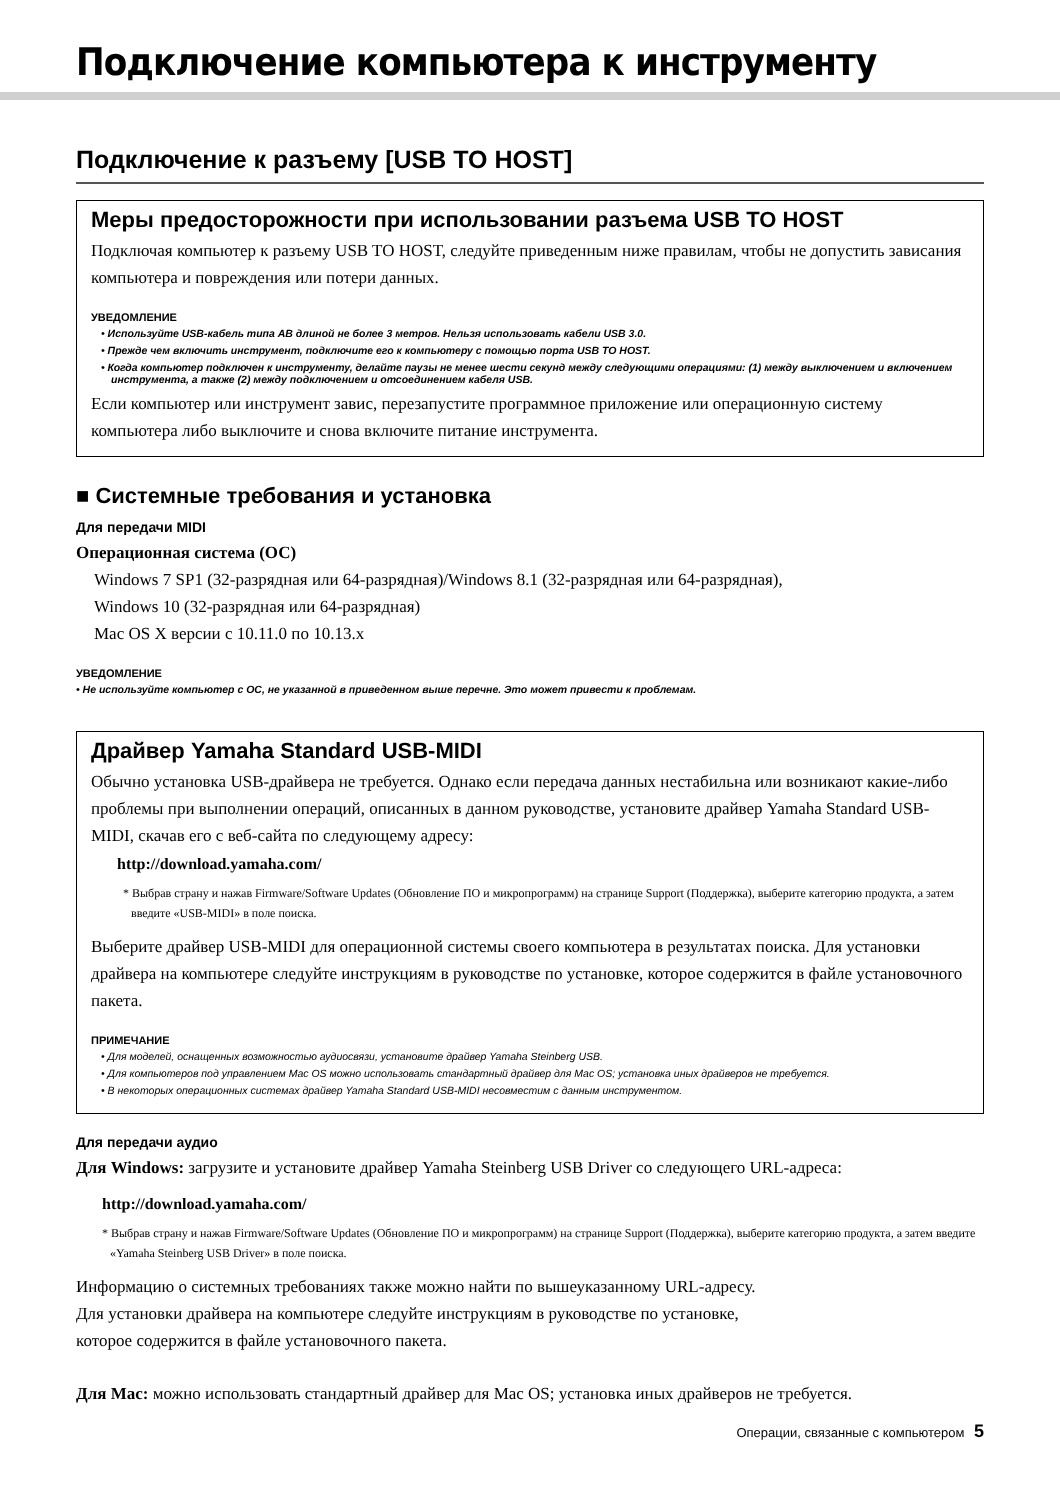Подключение компьютера к инструменту
Подключение к разъему [USB TO HOST]
Меры предосторожности при использовании разъема USB TO HOST
Подключая компьютер к разъему USB TO HOST, следуйте приведенным ниже правилам, чтобы не допустить зависания компьютера и повреждения или потери данных.
УВЕДОМЛЕНИЕ
• Используйте USB-кабель типа AB длиной не более 3 метров. Нельзя использовать кабели USB 3.0.
• Прежде чем включить инструмент, подключите его к компьютеру с помощью порта USB TO HOST.
• Когда компьютер подключен к инструменту, делайте паузы не менее шести секунд между следующими операциями: (1) между выключением и включением инструмента, а также (2) между подключением и отсоединением кабеля USB.
Если компьютер или инструмент завис, перезапустите программное приложение или операционную систему компьютера либо выключите и снова включите питание инструмента.
■ Системные требования и установка
Для передачи MIDI
Операционная система (ОС)
Windows 7 SP1 (32-разрядная или 64-разрядная)/Windows 8.1 (32-разрядная или 64-разрядная),
Windows 10 (32-разрядная или 64-разрядная)
Mac OS X версии с 10.11.0 по 10.13.x
УВЕДОМЛЕНИЕ
• Не используйте компьютер с ОС, не указанной в приведенном выше перечне. Это может привести к проблемам.
Драйвер Yamaha Standard USB-MIDI
Обычно установка USB-драйвера не требуется. Однако если передача данных нестабильна или возникают какие-либо проблемы при выполнении операций, описанных в данном руководстве, установите драйвер Yamaha Standard USB-MIDI, скачав его с веб-сайта по следующему адресу:
http://download.yamaha.com/
* Выбрав страну и нажав Firmware/Software Updates (Обновление ПО и микропрограмм) на странице Support (Поддержка), выберите категорию продукта, а затем введите «USB-MIDI» в поле поиска.
Выберите драйвер USB-MIDI для операционной системы своего компьютера в результатах поиска. Для установки драйвера на компьютере следуйте инструкциям в руководстве по установке, которое содержится в файле установочного пакета.
ПРИМЕЧАНИЕ
• Для моделей, оснащенных возможностью аудиосвязи, установите драйвер Yamaha Steinberg USB.
• Для компьютеров под управлением Mac OS можно использовать стандартный драйвер для Mac OS; установка иных драйверов не требуется.
• В некоторых операционных системах драйвер Yamaha Standard USB-MIDI несовместим с данным инструментом.
Для передачи аудио
Для Windows: загрузите и установите драйвер Yamaha Steinberg USB Driver со следующего URL-адреса:
http://download.yamaha.com/
* Выбрав страну и нажав Firmware/Software Updates (Обновление ПО и микропрограмм) на странице Support (Поддержка), выберите категорию продукта, а затем введите «Yamaha Steinberg USB Driver» в поле поиска.
Информацию о системных требованиях также можно найти по вышеуказанному URL-адресу.
Для установки драйвера на компьютере следуйте инструкциям в руководстве по установке,
которое содержится в файле установочного пакета.
Для Mac: можно использовать стандартный драйвер для Mac OS; установка иных драйверов не требуется.
Операции, связанные с компьютером 5